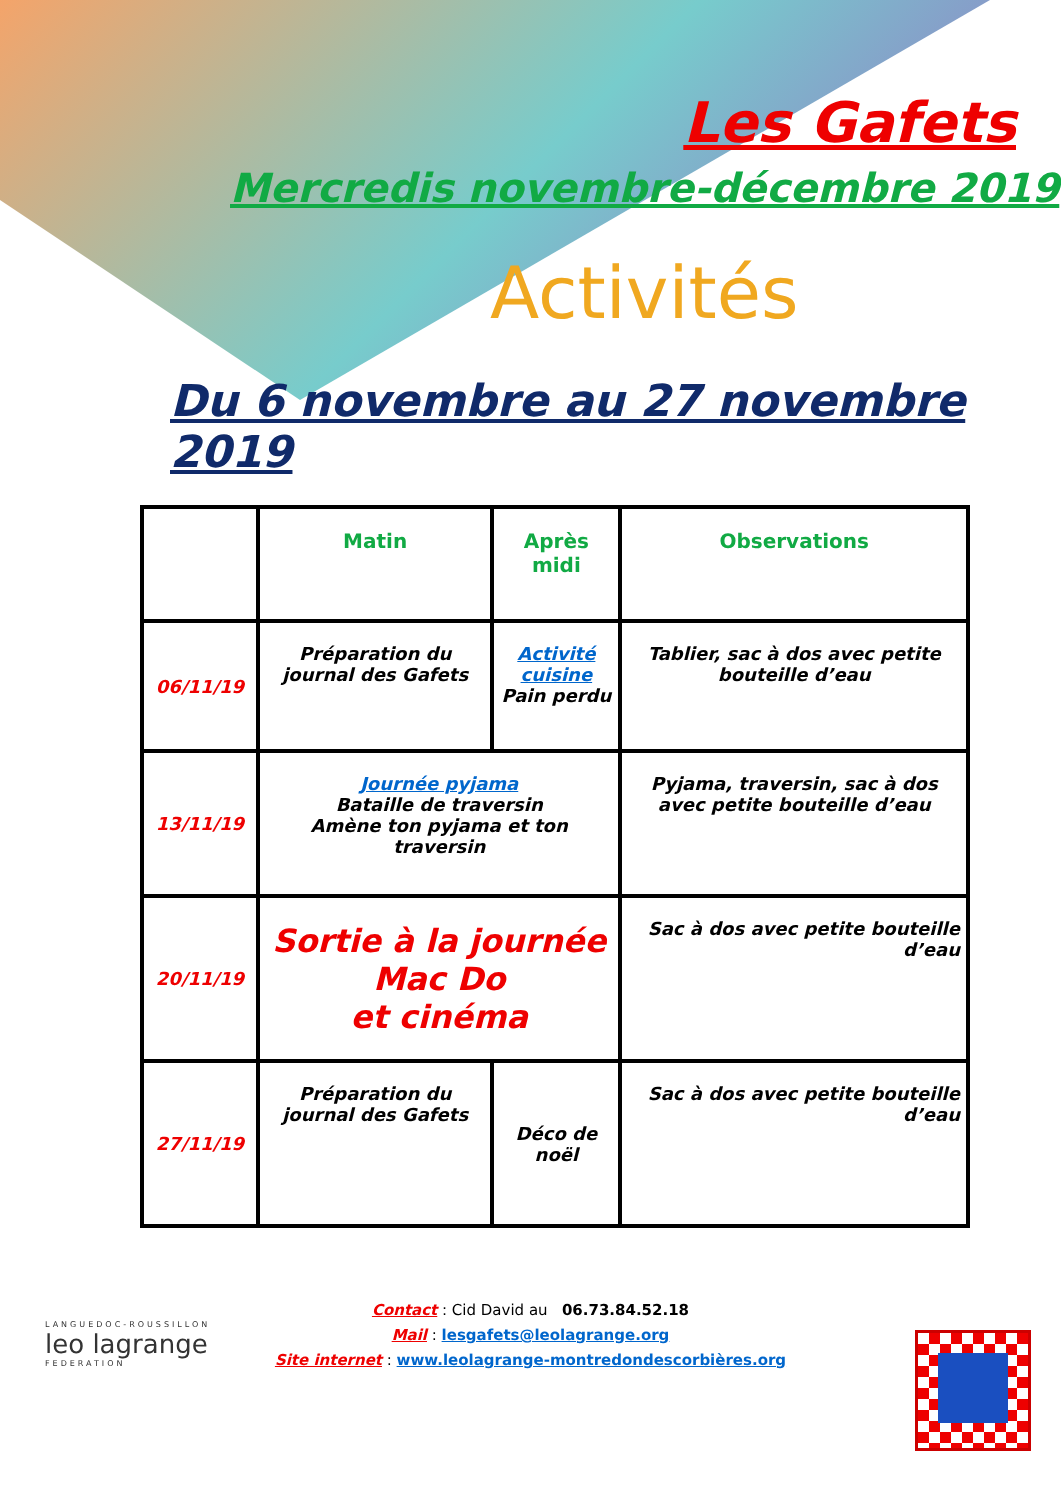Les Gafets
Mercredis novembre-décembre 2019
Activités
Du 6 novembre au 27 novembre 2019
| | Matin | Après midi | Observations |
| 06/11/19 | Préparation du journal des Gafets | Activité cuisine Pain perdu | Tablier, sac à dos avec petite bouteille d’eau |
| 13/11/19 | Journée pyjama Bataille de traversin Amène ton pyjama et ton traversin | | Pyjama, traversin, sac à dos avec petite bouteille d’eau |
| 20/11/19 | Sortie à la journée Mac Do et cinéma | | Sac à dos avec petite bouteille d’eau |
| 27/11/19 | Préparation du journal des Gafets | Déco de noël | Sac à dos avec petite bouteille d’eau |
Contact : Cid David au 06.73.84.52.18
Mail : lesgafets@leolagrange.org
Site internet : www.leolagrange-montredondescorbières.org
LANGUEDOC-ROUSSILLON
leo lagrange
FEDERATION